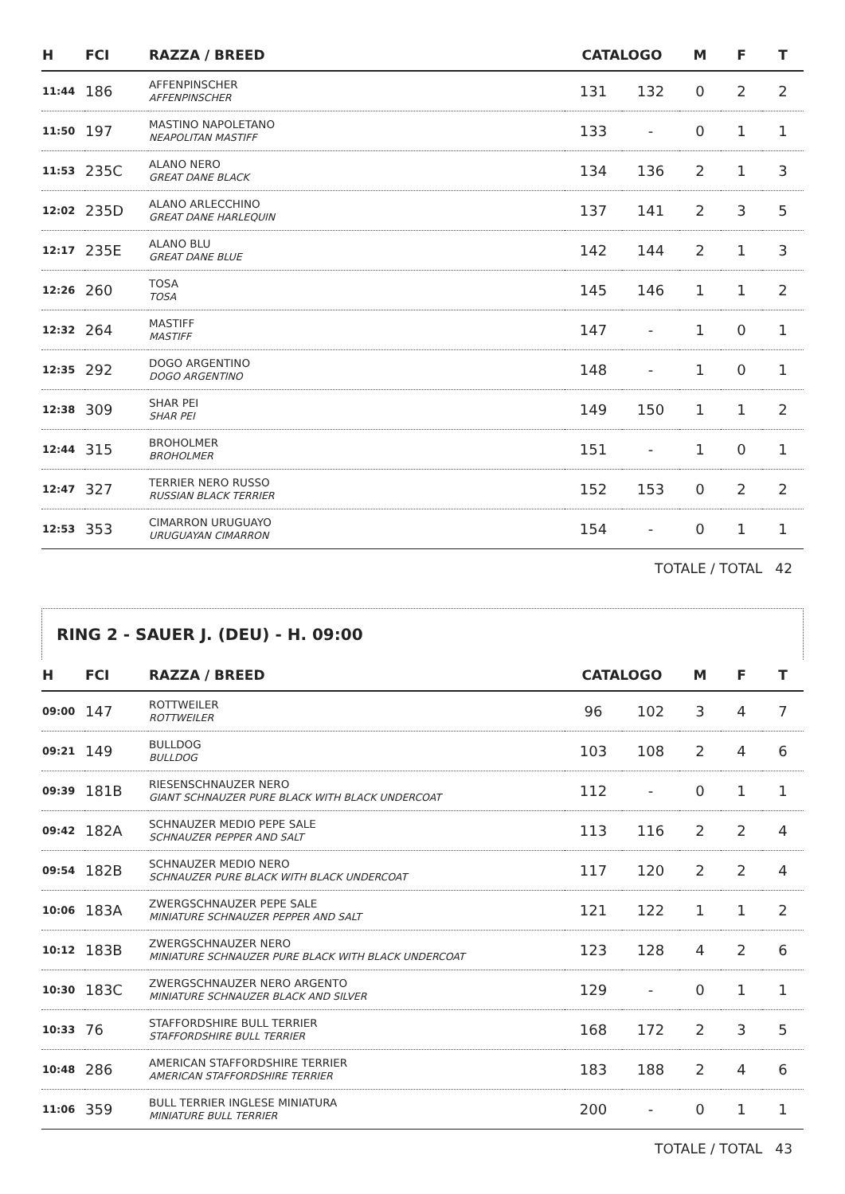| H | FCI | RAZZA / BREED | CATALOGO | | M | F | T |
| --- | --- | --- | --- | --- | --- | --- | --- |
| 11:44 | 186 | AFFENPINSCHER AFFENPINSCHER | 131 | 132 | 0 | 2 | 2 |
| 11:50 | 197 | MASTINO NAPOLETANO NEAPOLITAN MASTIFF | 133 | - | 0 | 1 | 1 |
| 11:53 | 235C | ALANO NERO GREAT DANE BLACK | 134 | 136 | 2 | 1 | 3 |
| 12:02 | 235D | ALANO ARLECCHINO GREAT DANE HARLEQUIN | 137 | 141 | 2 | 3 | 5 |
| 12:17 | 235E | ALANO BLU GREAT DANE BLUE | 142 | 144 | 2 | 1 | 3 |
| 12:26 | 260 | TOSA TOSA | 145 | 146 | 1 | 1 | 2 |
| 12:32 | 264 | MASTIFF MASTIFF | 147 | - | 1 | 0 | 1 |
| 12:35 | 292 | DOGO ARGENTINO DOGO ARGENTINO | 148 | - | 1 | 0 | 1 |
| 12:38 | 309 | SHAR PEI SHAR PEI | 149 | 150 | 1 | 1 | 2 |
| 12:44 | 315 | BROHOLMER BROHOLMER | 151 | - | 1 | 0 | 1 |
| 12:47 | 327 | TERRIER NERO RUSSO RUSSIAN BLACK TERRIER | 152 | 153 | 0 | 2 | 2 |
| 12:53 | 353 | CIMARRON URUGUAYO URUGUAYAN CIMARRON | 154 | - | 0 | 1 | 1 |
TOTALE / TOTAL 42
RING 2 - SAUER J. (DEU) - H. 09:00
| H | FCI | RAZZA / BREED | CATALOGO | | M | F | T |
| --- | --- | --- | --- | --- | --- | --- | --- |
| 09:00 | 147 | ROTTWEILER ROTTWEILER | 96 | 102 | 3 | 4 | 7 |
| 09:21 | 149 | BULLDOG BULLDOG | 103 | 108 | 2 | 4 | 6 |
| 09:39 | 181B | RIESENSCHNAUZER NERO GIANT SCHNAUZER PURE BLACK WITH BLACK UNDERCOAT | 112 | - | 0 | 1 | 1 |
| 09:42 | 182A | SCHNAUZER MEDIO PEPE SALE SCHNAUZER PEPPER AND SALT | 113 | 116 | 2 | 2 | 4 |
| 09:54 | 182B | SCHNAUZER MEDIO NERO SCHNAUZER PURE BLACK WITH BLACK UNDERCOAT | 117 | 120 | 2 | 2 | 4 |
| 10:06 | 183A | ZWERGSCHNAUZER PEPE SALE MINIATURE SCHNAUZER PEPPER AND SALT | 121 | 122 | 1 | 1 | 2 |
| 10:12 | 183B | ZWERGSCHNAUZER NERO MINIATURE SCHNAUZER PURE BLACK WITH BLACK UNDERCOAT | 123 | 128 | 4 | 2 | 6 |
| 10:30 | 183C | ZWERGSCHNAUZER NERO ARGENTO MINIATURE SCHNAUZER BLACK AND SILVER | 129 | - | 0 | 1 | 1 |
| 10:33 | 76 | STAFFORDSHIRE BULL TERRIER STAFFORDSHIRE BULL TERRIER | 168 | 172 | 2 | 3 | 5 |
| 10:48 | 286 | AMERICAN STAFFORDSHIRE TERRIER AMERICAN STAFFORDSHIRE TERRIER | 183 | 188 | 2 | 4 | 6 |
| 11:06 | 359 | BULL TERRIER INGLESE MINIATURA MINIATURE BULL TERRIER | 200 | - | 0 | 1 | 1 |
TOTALE / TOTAL 43